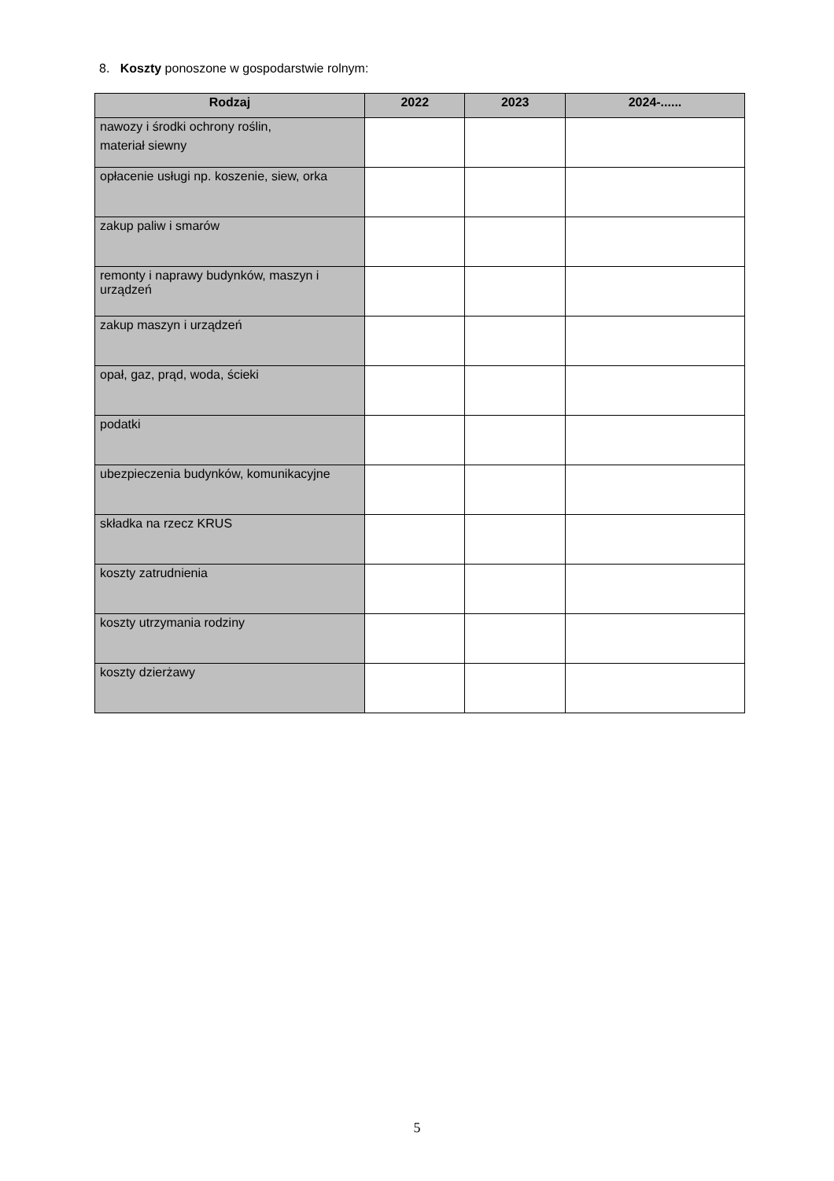8. Koszty ponoszone w gospodarstwie rolnym:
| Rodzaj | 2022 | 2023 | 2024-...... |
| --- | --- | --- | --- |
| nawozy i środki ochrony roślin, materiał siewny | | | |
| opłacenie usługi np. koszenie, siew, orka | | | |
| zakup paliw i smarów | | | |
| remonty i naprawy budynków, maszyn i urządzeń | | | |
| zakup maszyn i urządzeń | | | |
| opał, gaz, prąd, woda, ścieki | | | |
| podatki | | | |
| ubezpieczenia budynków, komunikacyjne | | | |
| składka na rzecz KRUS | | | |
| koszty zatrudnienia | | | |
| koszty utrzymania rodziny | | | |
| koszty dzierżawy | | | |
5